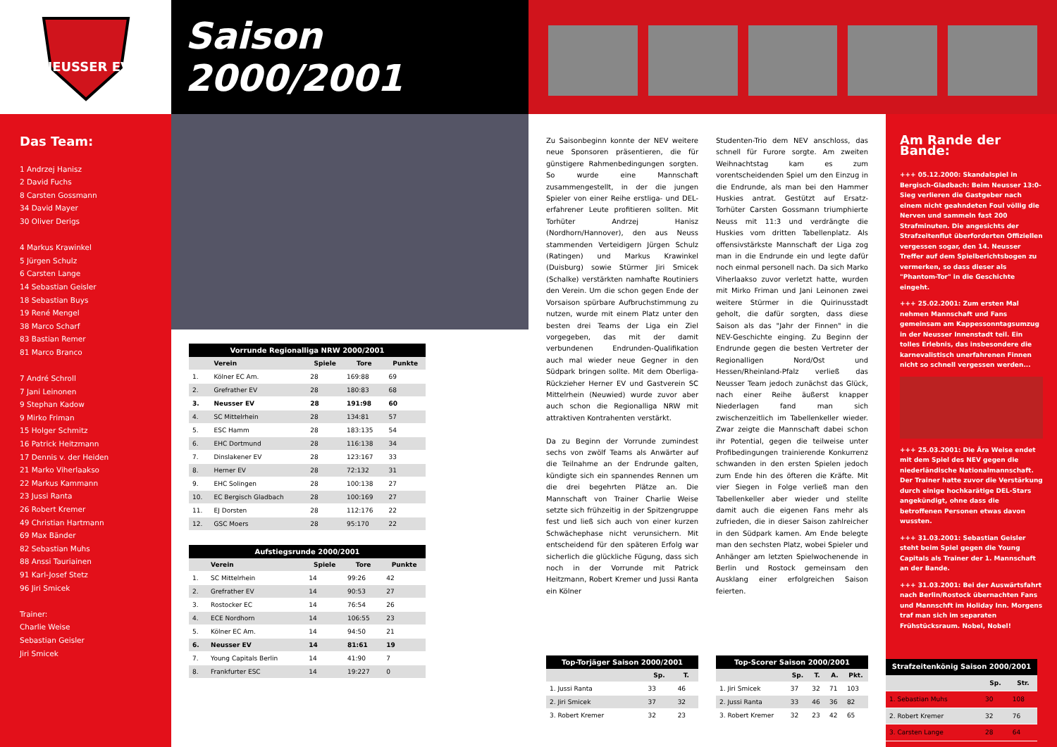NEUSSER EV
Saison 2000/2001
Das Team:
1 Andrzej Hanisz
2 David Fuchs
8 Carsten Gossmann
34 David Mayer
30 Oliver Derigs
4 Markus Krawinkel
5 Jürgen Schulz
6 Carsten Lange
14 Sebastian Geisler
18 Sebastian Buys
19 René Mengel
38 Marco Scharf
83 Bastian Remer
81 Marco Branco
7 André Schroll
7 Jani Leinonen
9 Stephan Kadow
9 Mirko Friman
15 Holger Schmitz
16 Patrick Heitzmann
17 Dennis v. der Heiden
21 Marko Viherlaakso
22 Markus Kammann
23 Jussi Ranta
26 Robert Kremer
49 Christian Hartmann
69 Max Bänder
82 Sebastian Muhs
88 Anssi Tauriainen
91 Karl-Josef Stetz
96 Jiri Smicek
Trainer:
Charlie Weise
Sebastian Geisler
Jiri Smicek
Vorrunde Regionalliga NRW 2000/2001
| | Verein | Spiele | Tore | Punkte |
| --- | --- | --- | --- | --- |
| 1. | Kölner EC Am. | 28 | 169:88 | 69 |
| 2. | Grefrather EV | 28 | 180:83 | 68 |
| 3. | Neusser EV | 28 | 191:98 | 60 |
| 4. | SC Mittelrhein | 28 | 134:81 | 57 |
| 5. | ESC Hamm | 28 | 183:135 | 54 |
| 6. | EHC Dortmund | 28 | 116:138 | 34 |
| 7. | Dinslakener EV | 28 | 123:167 | 33 |
| 8. | Herner EV | 28 | 72:132 | 31 |
| 9. | EHC Solingen | 28 | 100:138 | 27 |
| 10. | EC Bergisch Gladbach | 28 | 100:169 | 27 |
| 11. | EJ Dorsten | 28 | 112:176 | 22 |
| 12. | GSC Moers | 28 | 95:170 | 22 |
Aufstiegsrunde 2000/2001
| | Verein | Spiele | Tore | Punkte |
| --- | --- | --- | --- | --- |
| 1. | SC Mittelrhein | 14 | 99:26 | 42 |
| 2. | Grefrather EV | 14 | 90:53 | 27 |
| 3. | Rostocker EC | 14 | 76:54 | 26 |
| 4. | ECE Nordhorn | 14 | 106:55 | 23 |
| 5. | Kölner EC Am. | 14 | 94:50 | 21 |
| 6. | Neusser EV | 14 | 81:61 | 19 |
| 7. | Young Capitals Berlin | 14 | 41:90 | 7 |
| 8. | Frankfurter ESC | 14 | 19:227 | 0 |
Zu Saisonbeginn konnte der NEV weitere neue Sponsoren präsentieren, die für günstigere Rahmenbedingungen sorgten. So wurde eine Mannschaft zusammengestellt, in der die jungen Spieler von einer Reihe erstliga- und DEL-erfahrener Leute profitieren sollten. Mit Torhüter Andrzej Hanisz (Nordhorn/Hannover), den aus Neuss stammenden Verteidigern Jürgen Schulz (Ratingen) und Markus Krawinkel (Duisburg) sowie Stürmer Jiri Smicek (Schalke) verstärkten namhafte Routiniers den Verein. Um die schon gegen Ende der Vorsaison spürbare Aufbruchstimmung zu nutzen, wurde mit einem Platz unter den besten drei Teams der Liga ein Ziel vorgegeben, das mit der damit verbundenen Endrunden-Qualifikation auch mal wieder neue Gegner in den Südpark bringen sollte. Mit dem Oberliga-Rückzieher Herner EV und Gastverein SC Mittelrhein (Neuwied) wurde zuvor aber auch schon die Regionalliga NRW mit attraktiven Kontrahenten verstärkt.
Da zu Beginn der Vorrunde zumindest sechs von zwölf Teams als Anwärter auf die Teilnahme an der Endrunde galten, kündigte sich ein spannendes Rennen um die drei begehrten Plätze an. Die Mannschaft von Trainer Charlie Weise setzte sich frühzeitig in der Spitzengruppe fest und ließ sich auch von einer kurzen Schwächephase nicht verunsichern. Mit entscheidend für den späteren Erfolg war sicherlich die glückliche Fügung, dass sich noch in der Vorrunde mit Patrick Heitzmann, Robert Kremer und Jussi Ranta ein Kölner
Studenten-Trio dem NEV anschloss, das schnell für Furore sorgte. Am zweiten Weihnachtstag kam es zum vorentscheidenden Spiel um den Einzug in die Endrunde, als man bei den Hammer Huskies antrat. Gestützt auf Ersatz-Torhüter Carsten Gossmann triumphierte Neuss mit 11:3 und verdrängte die Huskies vom dritten Tabellenplatz. Als offensivstärkste Mannschaft der Liga zog man in die Endrunde ein und legte dafür noch einmal personell nach. Da sich Marko Viherlaakso zuvor verletzt hatte, wurden mit Mirko Friman und Jani Leinonen zwei weitere Stürmer in die Quirinusstadt geholt, die dafür sorgten, dass diese Saison als das "Jahr der Finnen" in die NEV-Geschichte einging. Zu Beginn der Endrunde gegen die besten Vertreter der Regionalligen Nord/Ost und Hessen/Rheinland-Pfalz verließ das Neusser Team jedoch zunächst das Glück, nach einer Reihe äußerst knapper Niederlagen fand man sich zwischenzeitlich im Tabellenkeller wieder. Zwar zeigte die Mannschaft dabei schon ihr Potential, gegen die teilweise unter Profibedingungen trainierende Konkurrenz schwanden in den ersten Spielen jedoch zum Ende hin des öfteren die Kräfte. Mit vier Siegen in Folge verließ man den Tabellenkeller aber wieder und stellte damit auch die eigenen Fans mehr als zufrieden, die in dieser Saison zahlreicher in den Südpark kamen. Am Ende belegte man den sechsten Platz, wobei Spieler und Anhänger am letzten Spielwochenende in Berlin und Rostock gemeinsam den Ausklang einer erfolgreichen Saison feierten.
Top-Torjäger Saison 2000/2001
| | Sp. | T. |
| --- | --- | --- |
| 1. Jussi Ranta | 33 | 46 |
| 2. Jiri Smicek | 37 | 32 |
| 3. Robert Kremer | 32 | 23 |
Top-Scorer Saison 2000/2001
| | Sp. | T. | A. | Pkt. |
| --- | --- | --- | --- | --- |
| 1. Jiri Smicek | 37 | 32 | 71 | 103 |
| 2. Jussi Ranta | 33 | 46 | 36 | 82 |
| 3. Robert Kremer | 32 | 23 | 42 | 65 |
Am Rande der Bande:
+++ 05.12.2000: Skandalspiel in Bergisch-Gladbach: Beim Neusser 13:0-Sieg verlieren die Gastgeber nach einem nicht geahndeten Foul völlig die Nerven und sammeln fast 200 Strafminuten. Die angesichts der Strafzeitenflut überforderten Offiziellen vergessen sogar, den 14. Neusser Treffer auf dem Spielberichtsbogen zu vermerken, so dass dieser als "Phantom-Tor" in die Geschichte eingeht.
+++ 25.02.2001: Zum ersten Mal nehmen Mannschaft und Fans gemeinsam am Kappessonntagsumzug in der Neusser Innenstadt teil. Ein tolles Erlebnis, das insbesondere die karnevalistisch unerfahrenen Finnen nicht so schnell vergessen werden...
+++ 25.03.2001: Die Ära Weise endet mit dem Spiel des NEV gegen die niederländische Nationalmannschaft. Der Trainer hatte zuvor die Verstärkung durch einige hochkarätige DEL-Stars angekündigt, ohne dass die betroffenen Personen etwas davon wussten.
+++ 31.03.2001: Sebastian Geisler steht beim Spiel gegen die Young Capitals als Trainer der 1. Mannschaft an der Bande.
+++ 31.03.2001: Bei der Auswärtsfahrt nach Berlin/Rostock übernachten Fans und Mannschft im Holiday Inn. Morgens traf man sich im separaten Frühstücksraum. Nobel, Nobel!
Strafzeitenkönig Saison 2000/2001
| | Sp. | Str. |
| --- | --- | --- |
| 1. Sebastian Muhs | 30 | 108 |
| 2. Robert Kremer | 32 | 76 |
| 3. Carsten Lange | 28 | 64 |